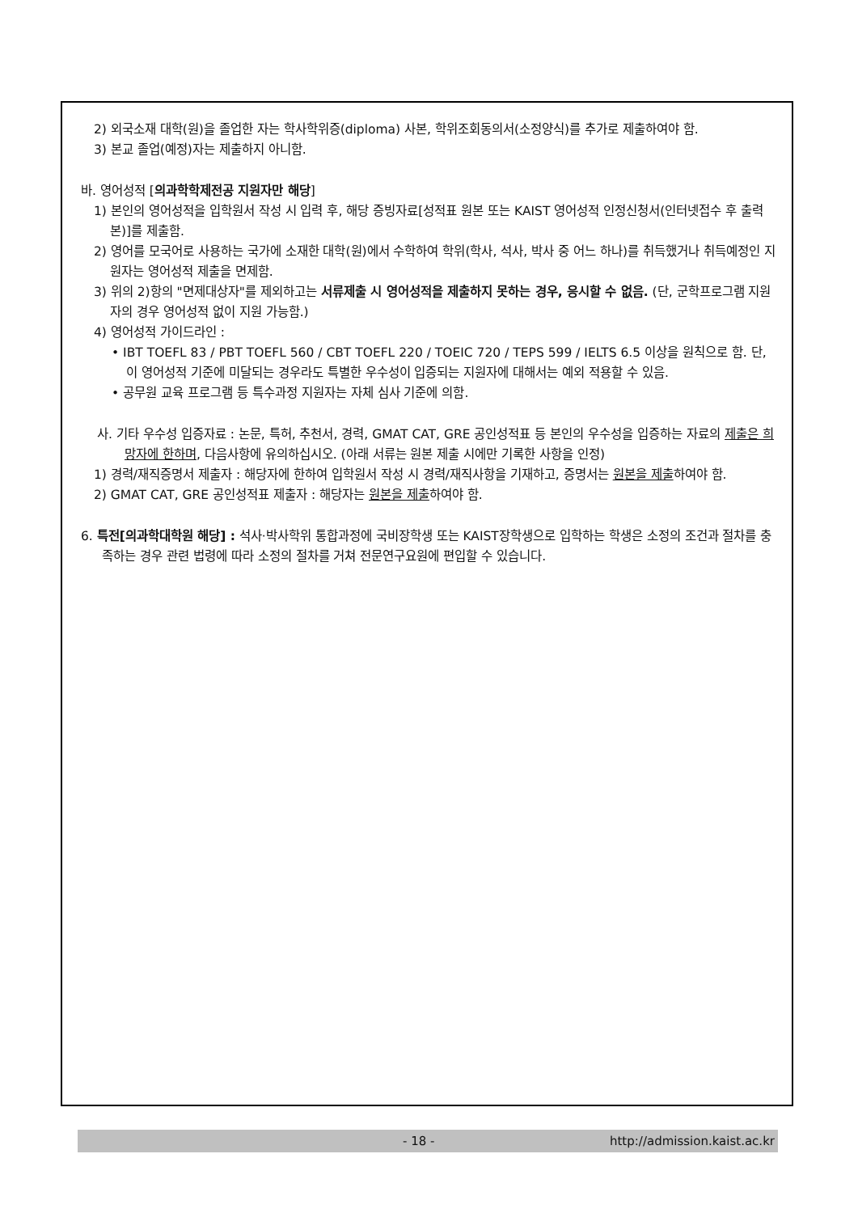2) 외국소재 대학(원)을 졸업한 자는 학사학위증(diploma) 사본, 학위조회동의서(소정양식)를 추가로 제출하여야 함.
3) 본교 졸업(예정)자는 제출하지 아니함.
바. 영어성적 [의과학학제전공 지원자만 해당]
1) 본인의 영어성적을 입학원서 작성 시 입력 후, 해당 증빙자료[성적표 원본 또는 KAIST 영어성적 인정신청서(인터넷접수 후 출력본)]를 제출함.
2) 영어를 모국어로 사용하는 국가에 소재한 대학(원)에서 수학하여 학위(학사, 석사, 박사 중 어느 하나)를 취득했거나 취득예정인 지원자는 영어성적 제출을 면제함.
3) 위의 2)항의 "면제대상자"를 제외하고는 서류제출 시 영어성적을 제출하지 못하는 경우, 응시할 수 없음. (단, 군학프로그램 지원자의 경우 영어성적 없이 지원 가능함.)
4) 영어성적 가이드라인 :
• IBT TOEFL 83 / PBT TOEFL 560 / CBT TOEFL 220 / TOEIC 720 / TEPS 599 / IELTS 6.5 이상을 원칙으로 함. 단, 이 영어성적 기준에 미달되는 경우라도 특별한 우수성이 입증되는 지원자에 대해서는 예외 적용할 수 있음.
• 공무원 교육 프로그램 등 특수과정 지원자는 자체 심사 기준에 의함.
사. 기타 우수성 입증자료 : 논문, 특허, 추천서, 경력, GMAT CAT, GRE 공인성적표 등 본인의 우수성을 입증하는 자료의 제출은 희망자에 한하며, 다음사항에 유의하십시오. (아래 서류는 원본 제출 시에만 기록한 사항을 인정)
1) 경력/재직증명서 제출자 : 해당자에 한하여 입학원서 작성 시 경력/재직사항을 기재하고, 증명서는 원본을 제출하여야 함.
2) GMAT CAT, GRE 공인성적표 제출자 : 해당자는 원본을 제출하여야 함.
6. 특전[의과학대학원 해당] : 석사·박사학위 통합과정에 국비장학생 또는 KAIST장학생으로 입학하는 학생은 소정의 조건과 절차를 충족하는 경우 관련 법령에 따라 소정의 절차를 거쳐 전문연구요원에 편입할 수 있습니다.
- 18 - http://admission.kaist.ac.kr